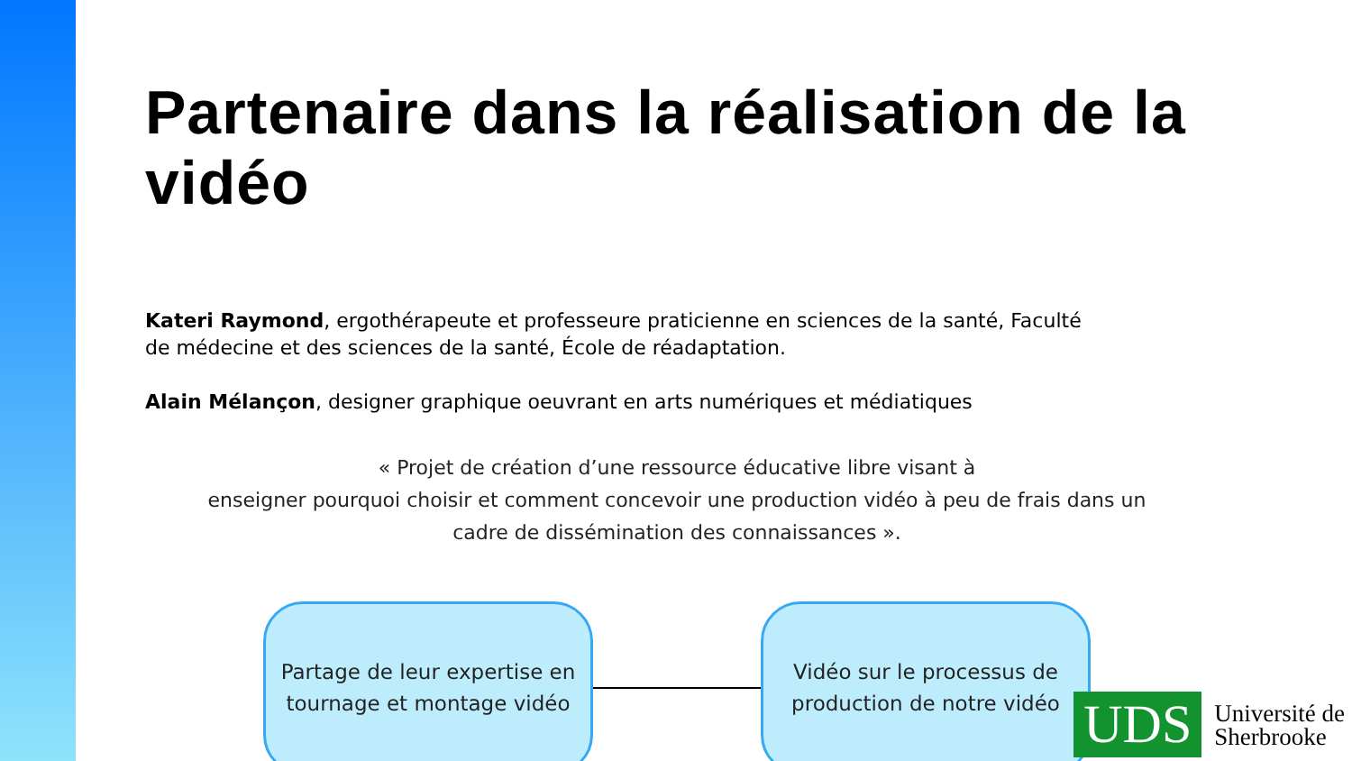Partenaire dans la réalisation de la vidéo
Kateri Raymond, ergothérapeute et professeure praticienne en sciences de la santé, Faculté
de médecine et des sciences de la santé, École de réadaptation.
Alain Mélançon, designer graphique oeuvrant en arts numériques et médiatiques
« Projet de création d’une ressource éducative libre visant à
enseigner pourquoi choisir et comment concevoir une production vidéo à peu de frais dans un cadre de dissémination des connaissances ».
Partage de leur expertise en
tournage et montage vidéo
Vidéo sur le processus de
production de notre vidéo
UDS
Université de
Sherbrooke